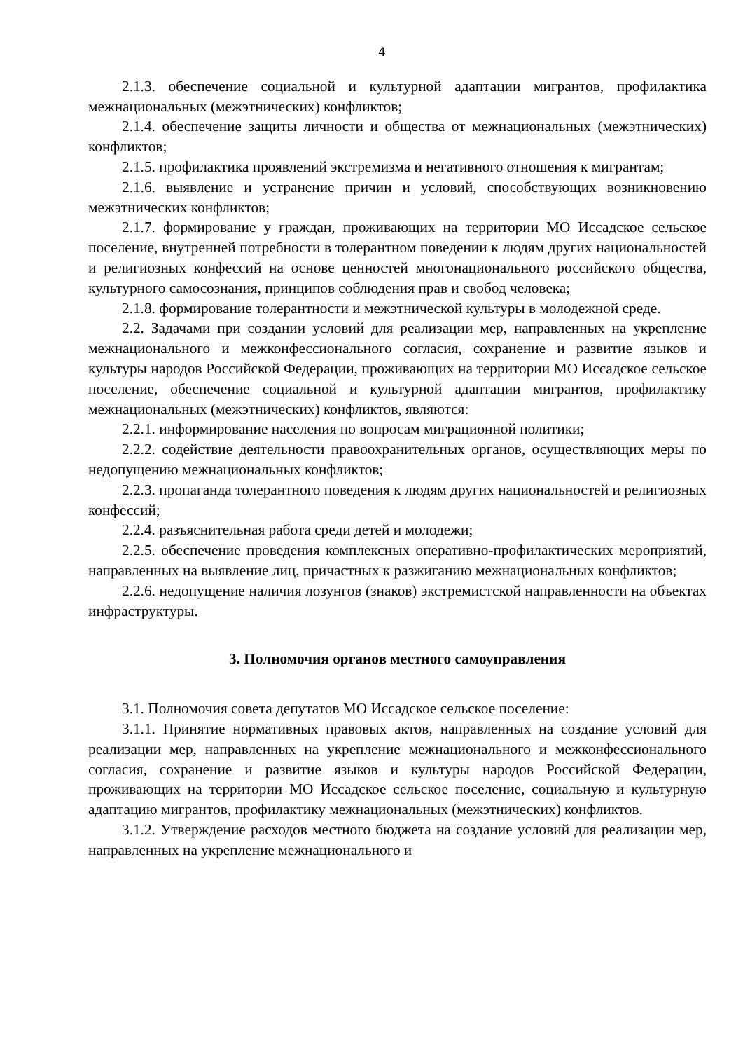4
2.1.3. обеспечение социальной и культурной адаптации мигрантов, профилактика межнациональных (межэтнических) конфликтов;
2.1.4. обеспечение защиты личности и общества от межнациональных (межэтнических) конфликтов;
2.1.5. профилактика проявлений экстремизма и негативного отношения к мигрантам;
2.1.6. выявление и устранение причин и условий, способствующих возникновению межэтнических конфликтов;
2.1.7. формирование у граждан, проживающих на территории МО Иссадское сельское поселение, внутренней потребности в толерантном поведении к людям других национальностей и религиозных конфессий на основе ценностей многонационального российского общества, культурного самосознания, принципов соблюдения прав и свобод человека;
2.1.8. формирование толерантности и межэтнической культуры в молодежной среде.
2.2. Задачами при создании условий для реализации мер, направленных на укрепление межнационального и межконфессионального согласия, сохранение и развитие языков и культуры народов Российской Федерации, проживающих на территории МО Иссадское сельское поселение, обеспечение социальной и культурной адаптации мигрантов, профилактику межнациональных (межэтнических) конфликтов, являются:
2.2.1. информирование населения по вопросам миграционной политики;
2.2.2. содействие деятельности правоохранительных органов, осуществляющих меры по недопущению межнациональных конфликтов;
2.2.3. пропаганда толерантного поведения к людям других национальностей и религиозных конфессий;
2.2.4. разъяснительная работа среди детей и молодежи;
2.2.5. обеспечение проведения комплексных оперативно-профилактических мероприятий, направленных на выявление лиц, причастных к разжиганию межнациональных конфликтов;
2.2.6. недопущение наличия лозунгов (знаков) экстремистской направленности на объектах инфраструктуры.
3. Полномочия органов местного самоуправления
3.1. Полномочия совета депутатов МО Иссадское сельское поселение:
3.1.1. Принятие нормативных правовых актов, направленных на создание условий для реализации мер, направленных на укрепление межнационального и межконфессионального согласия, сохранение и развитие языков и культуры народов Российской Федерации, проживающих на территории МО Иссадское сельское поселение, социальную и культурную адаптацию мигрантов, профилактику межнациональных (межэтнических) конфликтов.
3.1.2. Утверждение расходов местного бюджета на создание условий для реализации мер, направленных на укрепление межнационального и